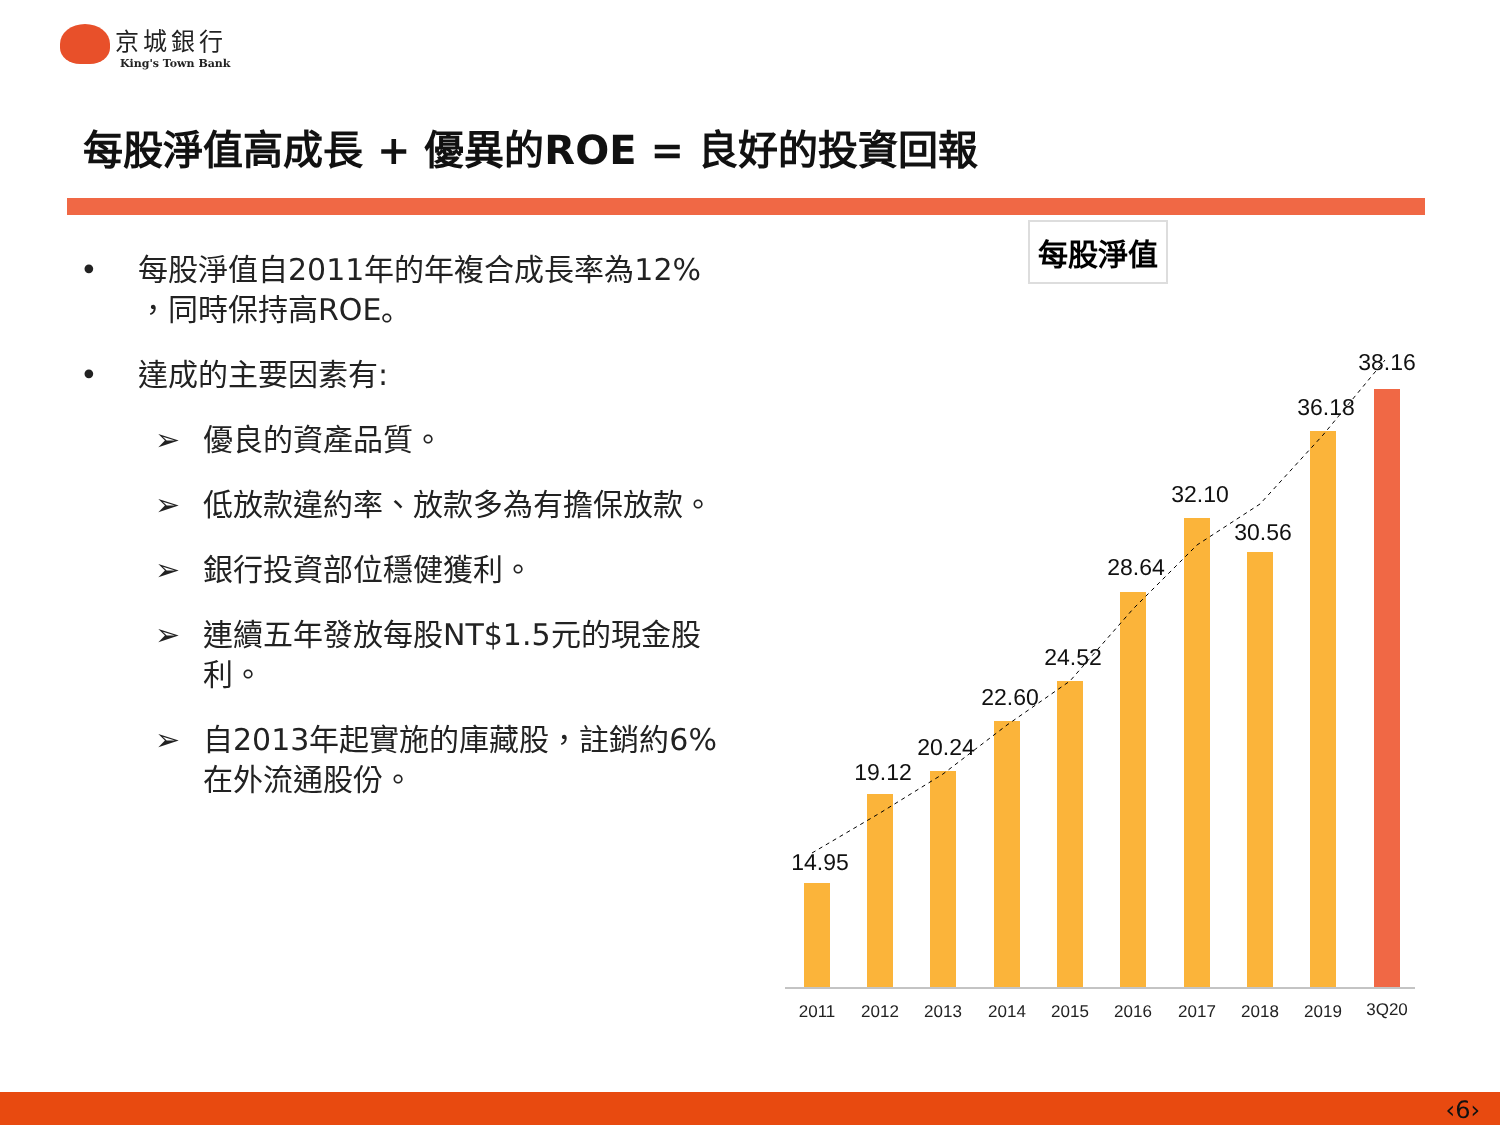京城銀行
King's Town Bank
每股淨值高成長 + 優異的ROE = 良好的投資回報
• 每股淨值自2011年的年複合成長率為12% ，同時保持高ROE。
• 達成的主要因素有:
➢ 優良的資產品質。
➢ 低放款違約率、放款多為有擔保放款。
➢ 銀行投資部位穩健獲利。
➢ 連續五年發放每股NT$1.5元的現金股利。
➢ 自2013年起實施的庫藏股，註銷約6%在外流通股份。
每股淨值
14.95
19.12
20.24
22.60
24.52
28.64
32.10
30.56
36.18
38.16
2011
2012
2013
2014
2015
2016
2017
2018
2019
3Q20
‹6›